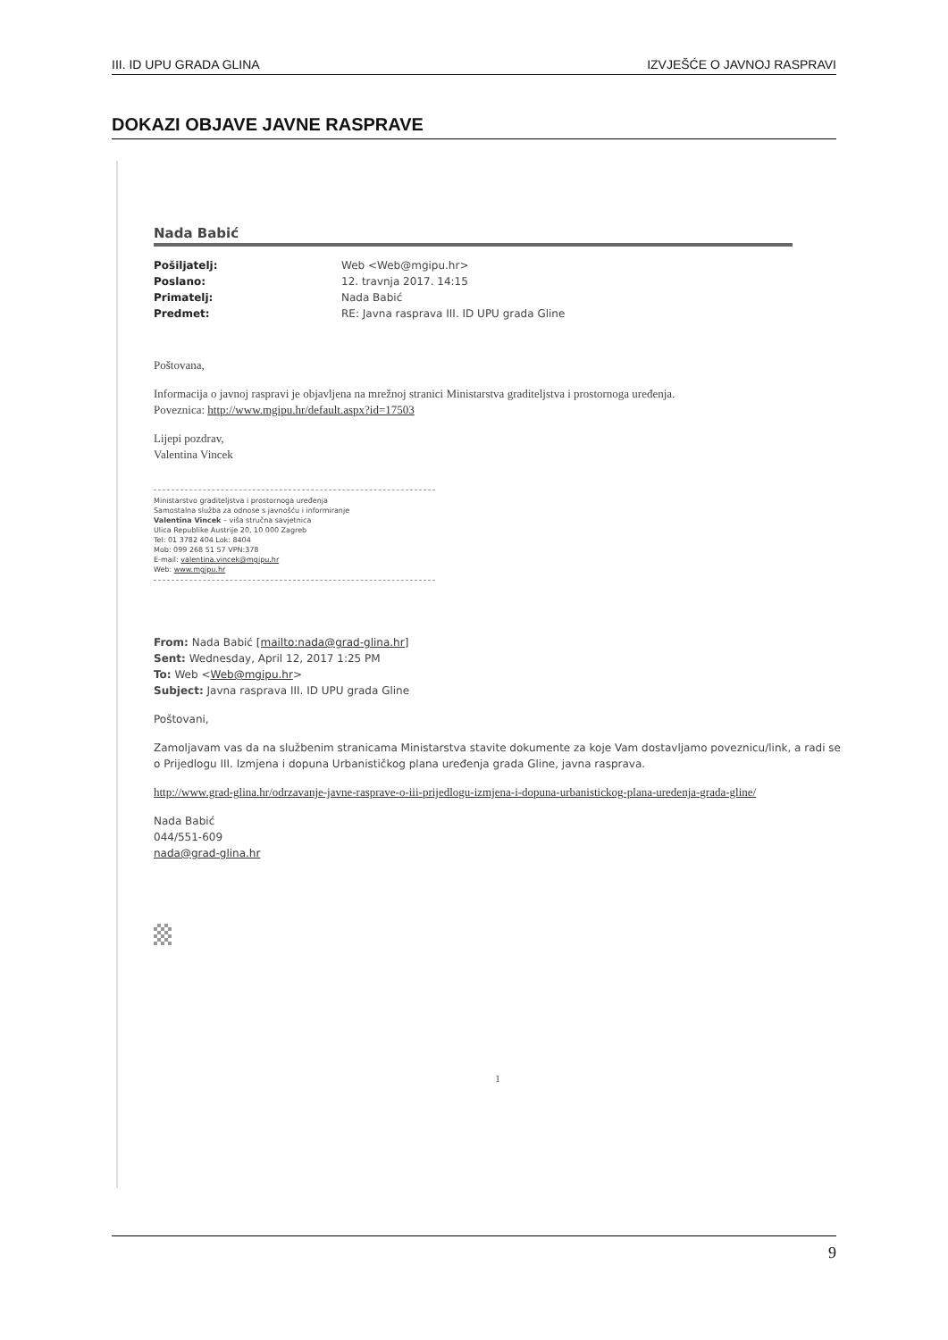III. ID UPU GRADA GLINA IZVJEŠĆE O JAVNOJ RASPRAVI
DOKAZI OBJAVE JAVNE RASPRAVE
Nada Babić
Pošiljatelj: Web <Web@mgipu.hr> Poslano: 12. travnja 2017. 14:15 Primatelj: Nada Babić Predmet: RE: Javna rasprava III. ID UPU grada Gline
Poštovana,
Informacija o javnoj raspravi je objavljena na mrežnoj stranici Ministarstva graditeljstva i prostornoga uređenja.
Poveznica: http://www.mgipu.hr/default.aspx?id=17503
Lijepi pozdrav,
Valentina Vincek
Ministarstvo graditeljstva i prostornoga uređenja
Samostalna služba za odnose s javnošću i informiranje
Valentina Vincek – viša stručna savjetnica
Ulica Republike Austrije 20, 10 000 Zagreb
Tel: 01 3782 404 Lok: 8404
Mob: 099 268 51 57 VPN:378
E-mail: valentina.vincek@mgipu.hr
Web: www.mgipu.hr
From: Nada Babić [mailto:nada@grad-glina.hr]
Sent: Wednesday, April 12, 2017 1:25 PM
To: Web <Web@mgipu.hr>
Subject: Javna rasprava III. ID UPU grada Gline
Poštovani,
Zamoljavam vas da na službenim stranicama Ministarstva stavite dokumente za koje Vam dostavljamo poveznicu/link, a radi se o Prijedlogu III. Izmjena i dopuna Urbanističkog plana uređenja grada Gline, javna rasprava.
http://www.grad-glina.hr/odrzavanje-javne-rasprave-o-iii-prijedlogu-izmjena-i-dopuna-urbanistickog-plana-uredenja-grada-gline/
Nada Babić
044/551-609
nada@grad-glina.hr
1
9